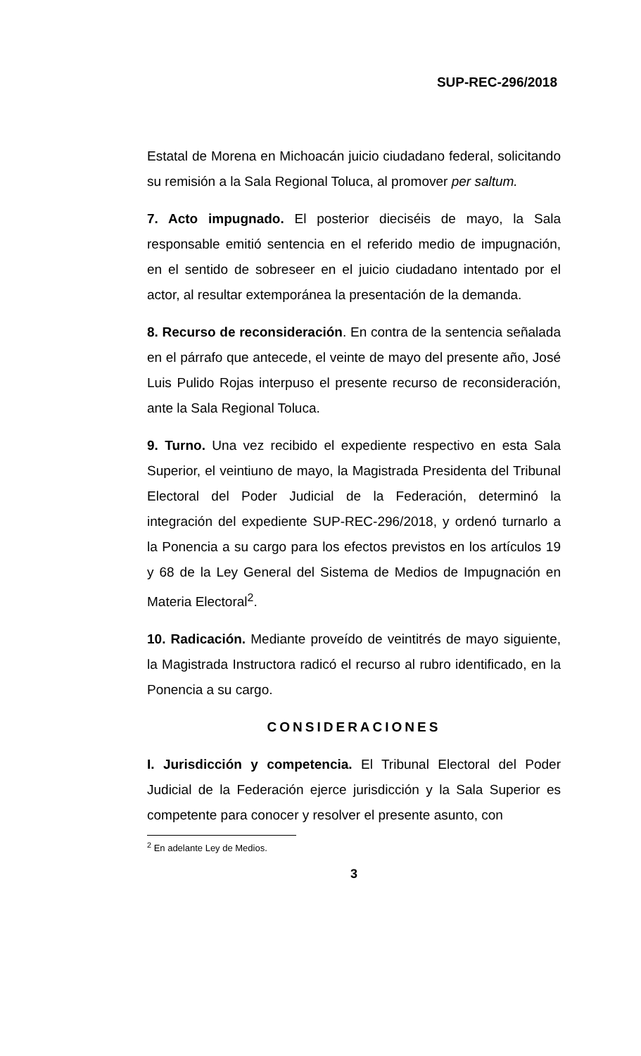SUP-REC-296/2018
Estatal de Morena en Michoacán juicio ciudadano federal, solicitando su remisión a la Sala Regional Toluca, al promover per saltum.
7. Acto impugnado. El posterior dieciséis de mayo, la Sala responsable emitió sentencia en el referido medio de impugnación, en el sentido de sobreseer en el juicio ciudadano intentado por el actor, al resultar extemporánea la presentación de la demanda.
8. Recurso de reconsideración. En contra de la sentencia señalada en el párrafo que antecede, el veinte de mayo del presente año, José Luis Pulido Rojas interpuso el presente recurso de reconsideración, ante la Sala Regional Toluca.
9. Turno. Una vez recibido el expediente respectivo en esta Sala Superior, el veintiuno de mayo, la Magistrada Presidenta del Tribunal Electoral del Poder Judicial de la Federación, determinó la integración del expediente SUP-REC-296/2018, y ordenó turnarlo a la Ponencia a su cargo para los efectos previstos en los artículos 19 y 68 de la Ley General del Sistema de Medios de Impugnación en Materia Electoral<sup>2</sup>.
10. Radicación. Mediante proveído de veintitrés de mayo siguiente, la Magistrada Instructora radicó el recurso al rubro identificado, en la Ponencia a su cargo.
CONSIDERACIONES
I. Jurisdicción y competencia. El Tribunal Electoral del Poder Judicial de la Federación ejerce jurisdicción y la Sala Superior es competente para conocer y resolver el presente asunto, con
<sup>2</sup> En adelante Ley de Medios.
3